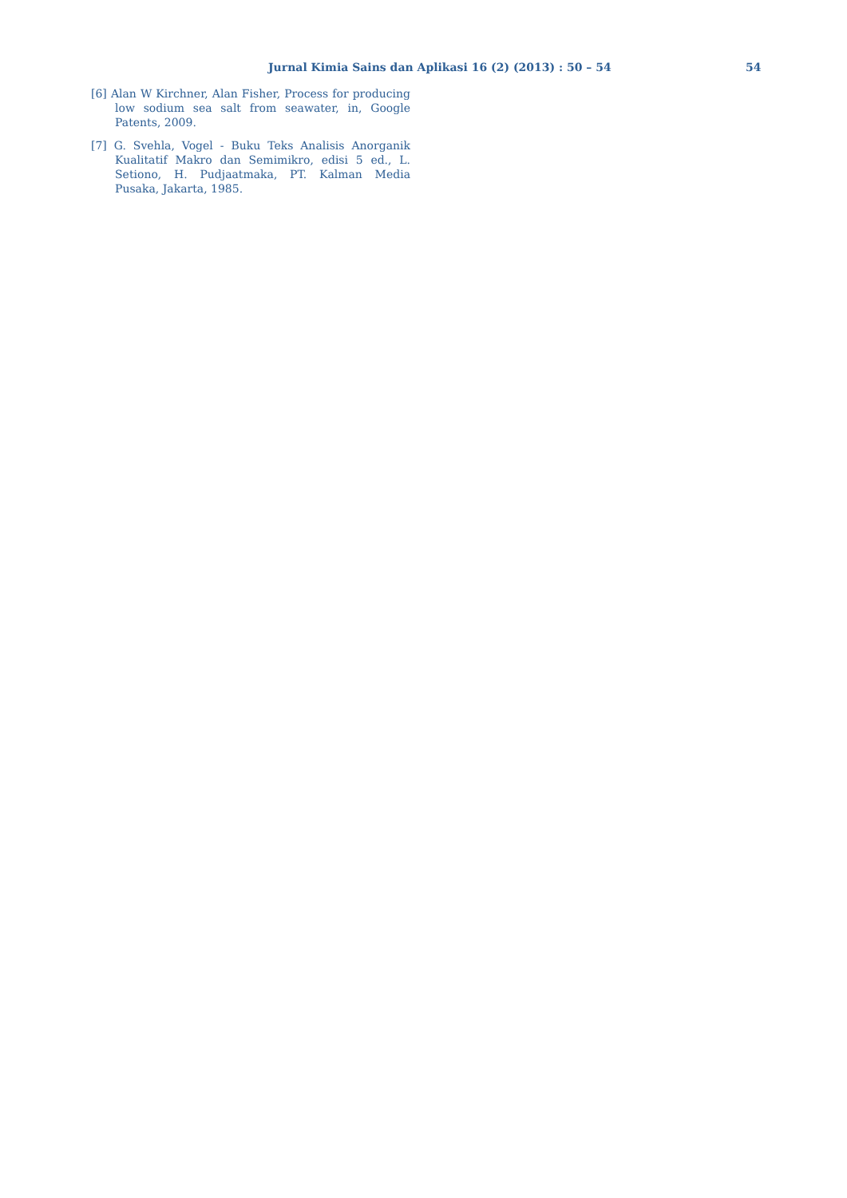Jurnal Kimia Sains dan Aplikasi 16 (2) (2013) : 50 – 54 54
[6] Alan W Kirchner, Alan Fisher, Process for producing low sodium sea salt from seawater, in, Google Patents, 2009.
[7] G. Svehla, Vogel - Buku Teks Analisis Anorganik Kualitatif Makro dan Semimikro, edisi 5 ed., L. Setiono, H. Pudjaatmaka, PT. Kalman Media Pusaka, Jakarta, 1985.